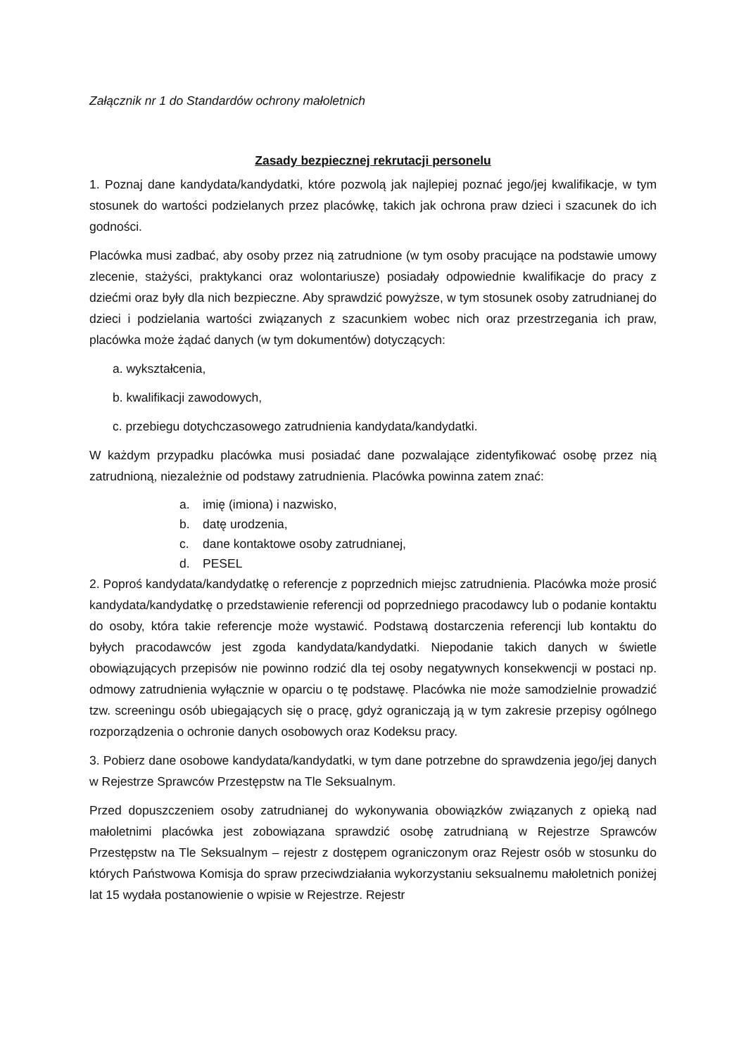Załącznik nr 1 do Standardów ochrony małoletnich
Zasady bezpiecznej rekrutacji personelu
1. Poznaj dane kandydata/kandydatki, które pozwolą jak najlepiej poznać jego/jej kwalifikacje, w tym stosunek do wartości podzielanych przez placówkę, takich jak ochrona praw dzieci i szacunek do ich godności.
Placówka musi zadbać, aby osoby przez nią zatrudnione (w tym osoby pracujące na podstawie umowy zlecenie, stażyści, praktykanci oraz wolontariusze) posiadały odpowiednie kwalifikacje do pracy z dziećmi oraz były dla nich bezpieczne. Aby sprawdzić powyższe, w tym stosunek osoby zatrudnianej do dzieci i podzielania wartości związanych z szacunkiem wobec nich oraz przestrzegania ich praw, placówka może żądać danych (w tym dokumentów) dotyczących:
a. wykształcenia,
b. kwalifikacji zawodowych,
c. przebiegu dotychczasowego zatrudnienia kandydata/kandydatki.
W każdym przypadku placówka musi posiadać dane pozwalające zidentyfikować osobę przez nią zatrudnioną, niezależnie od podstawy zatrudnienia. Placówka powinna zatem znać:
a. imię (imiona) i nazwisko,
b. datę urodzenia,
c. dane kontaktowe osoby zatrudnianej,
d. PESEL
2. Poproś kandydata/kandydatkę o referencje z poprzednich miejsc zatrudnienia. Placówka może prosić kandydata/kandydatkę o przedstawienie referencji od poprzedniego pracodawcy lub o podanie kontaktu do osoby, która takie referencje może wystawić. Podstawą dostarczenia referencji lub kontaktu do byłych pracodawców jest zgoda kandydata/kandydatki. Niepodanie takich danych w świetle obowiązujących przepisów nie powinno rodzić dla tej osoby negatywnych konsekwencji w postaci np. odmowy zatrudnienia wyłącznie w oparciu o tę podstawę. Placówka nie może samodzielnie prowadzić tzw. screeningu osób ubiegających się o pracę, gdyż ograniczają ją w tym zakresie przepisy ogólnego rozporządzenia o ochronie danych osobowych oraz Kodeksu pracy.
3. Pobierz dane osobowe kandydata/kandydatki, w tym dane potrzebne do sprawdzenia jego/jej danych w Rejestrze Sprawców Przestępstw na Tle Seksualnym.
Przed dopuszczeniem osoby zatrudnianej do wykonywania obowiązków związanych z opieką nad małoletnimi placówka jest zobowiązana sprawdzić osobę zatrudnianą w Rejestrze Sprawców Przestępstw na Tle Seksualnym – rejestr z dostępem ograniczonym oraz Rejestr osób w stosunku do których Państwowa Komisja do spraw przeciwdziałania wykorzystaniu seksualnemu małoletnich poniżej lat 15 wydała postanowienie o wpisie w Rejestrze. Rejestr